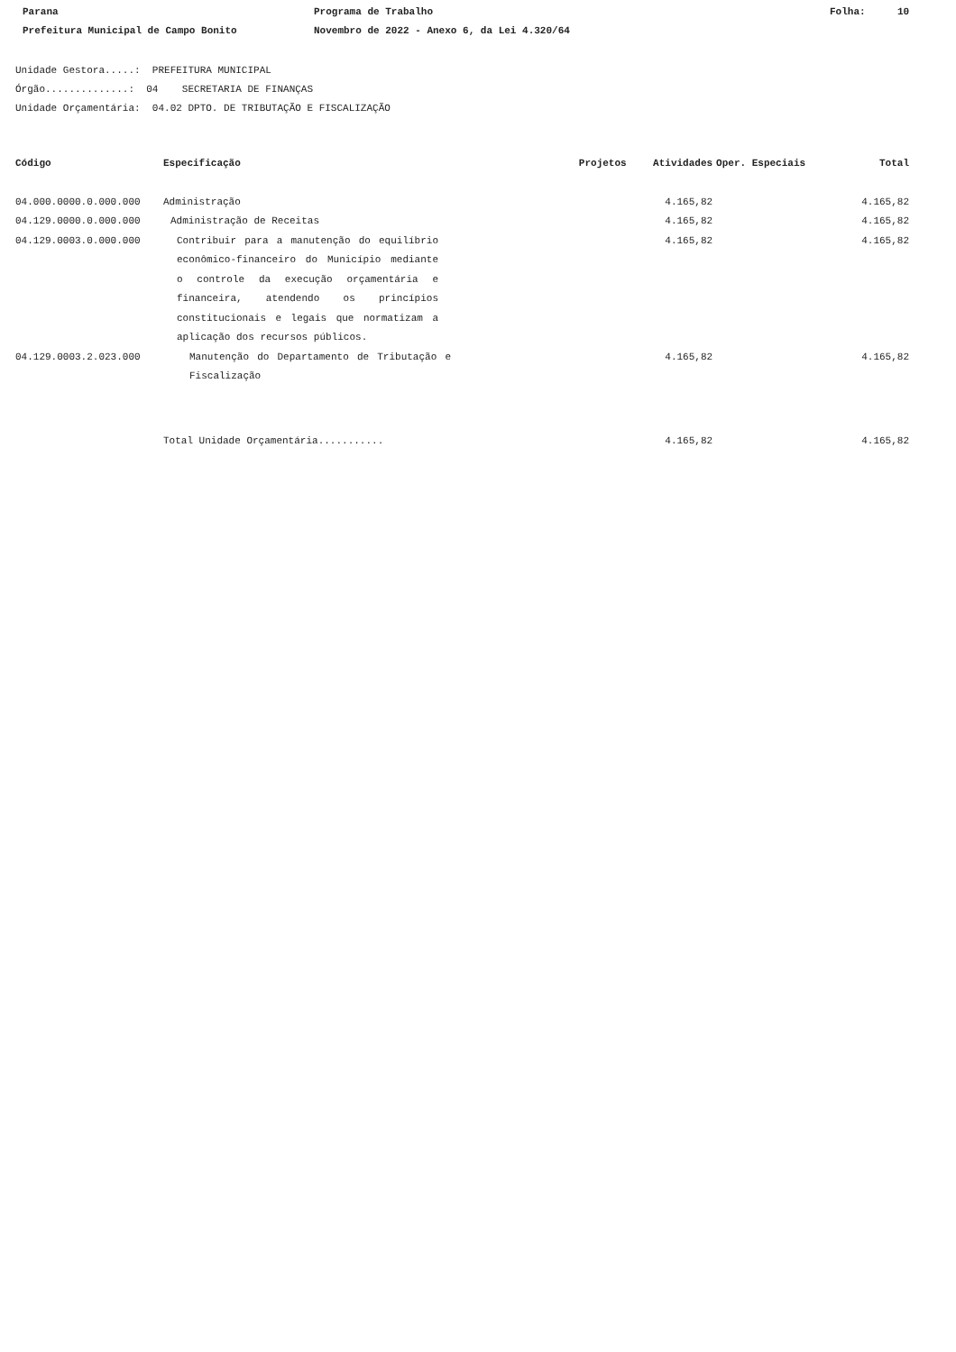Parana Programa de Trabalho Folha: 10
Prefeitura Municipal de Campo Bonito Novembro de 2022 - Anexo 6, da Lei 4.320/64
Unidade Gestora.....: PREFEITURA MUNICIPAL
Órgão..............: 04 SECRETARIA DE FINANÇAS
Unidade Orçamentária: 04.02 DPTO. DE TRIBUTAÇÃO E FISCALIZAÇÃO
| Código | Especificação | Projetos | Atividades | Oper. Especiais | Total |
| --- | --- | --- | --- | --- | --- |
| 04.000.0000.0.000.000 | Administração | | 4.165,82 | | 4.165,82 |
| 04.129.0000.0.000.000 | Administração de Receitas | | 4.165,82 | | 4.165,82 |
| 04.129.0003.0.000.000 | Contribuir para a manutenção do equilíbrio econômico-financeiro do Município mediante o controle da execução orçamentária e financeira, atendendo os princípios constitucionais e legais que normatizam a aplicação dos recursos públicos. | | 4.165,82 | | 4.165,82 |
| 04.129.0003.2.023.000 | Manutenção do Departamento de Tributação e Fiscalização | | 4.165,82 | | 4.165,82 |
| | Total Unidade Orçamentária........... | | 4.165,82 | | 4.165,82 |